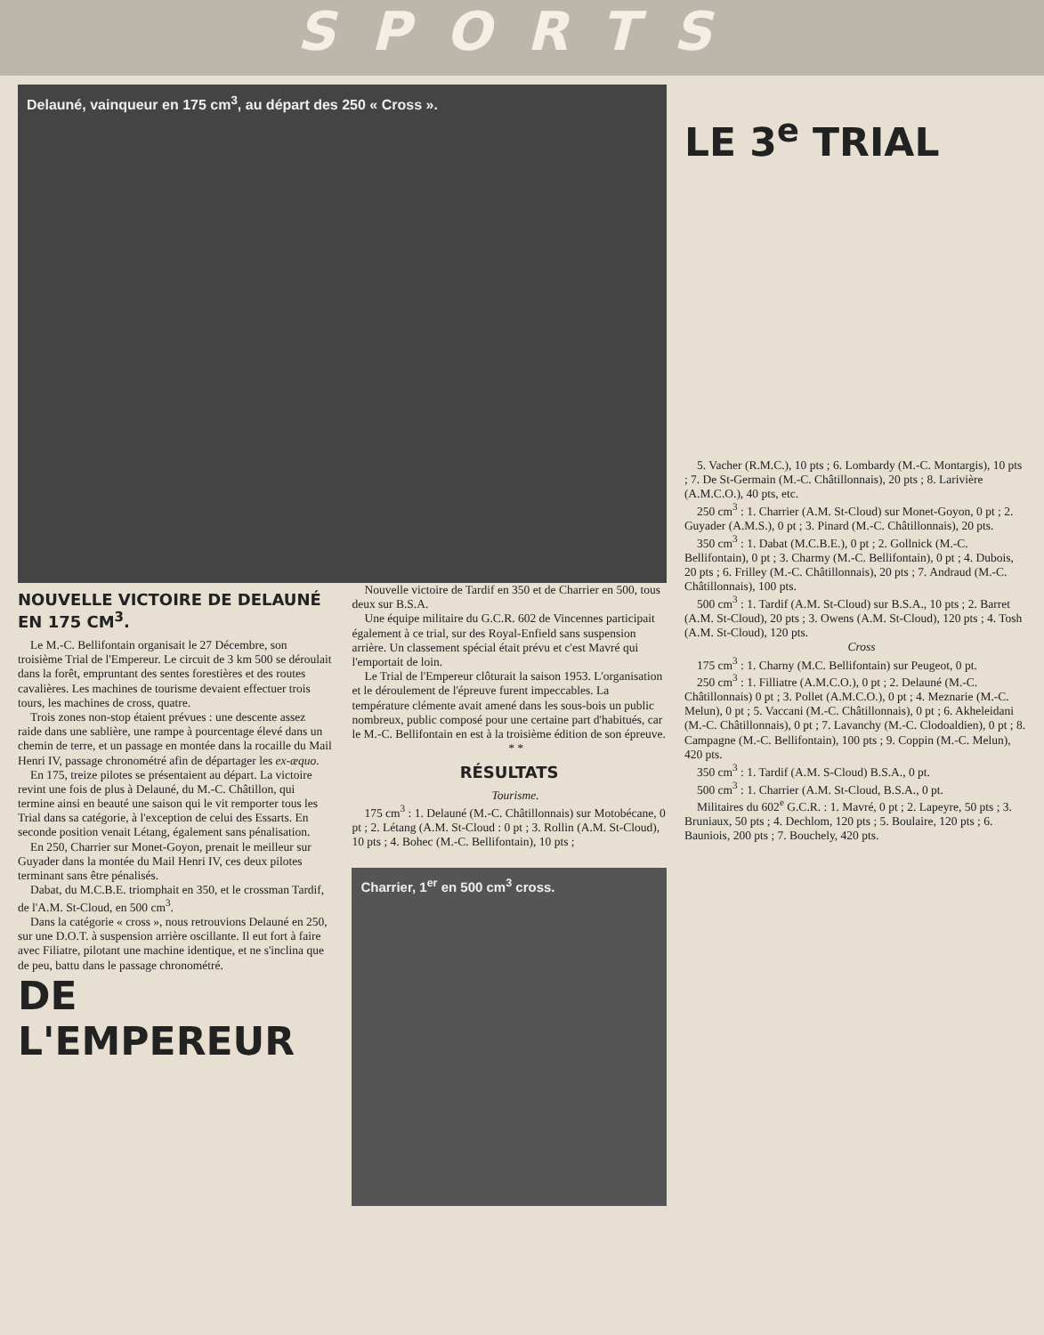SPORTS
Delauné, vainqueur en 175 cm<sup>3</sup>, au départ des 250 « Cross ».
NOUVELLE VICTOIRE DE DELAUNÉ EN 175 CM<sup>3</sup>.
Le M.-C. Bellifontain organisait le 27 Décembre, son troisième Trial de l'Empereur. Le circuit de 3 km 500 se déroulait dans la forêt, empruntant des sentes forestières et des routes cavalières. Les machines de tourisme devaient effectuer trois tours, les machines de cross, quatre.
Trois zones non-stop étaient prévues : une descente assez raide dans une sablière, une rampe à pourcentage élevé dans un chemin de terre, et un passage en montée dans la rocaille du Mail Henri IV, passage chronométré afin de départager les ex-æquo.
En 175, treize pilotes se présentaient au départ. La victoire revint une fois de plus à Delauné, du M.-C. Châtillon, qui termine ainsi en beauté une saison qui le vit remporter tous les Trial dans sa catégorie, à l'exception de celui des Essarts. En seconde position venait Létang, également sans pénalisation.
En 250, Charrier sur Monet-Goyon, prenait le meilleur sur Guyader dans la montée du Mail Henri IV, ces deux pilotes terminant sans être pénalisés.
Dabat, du M.C.B.E. triomphait en 350, et le crossman Tardif, de l'A.M. St-Cloud, en 500 cm<sup>3</sup>.
Dans la catégorie « cross », nous retrouvions Delauné en 250, sur une D.O.T. à suspension arrière oscillante. Il eut fort à faire avec Filiatre, pilotant une machine identique, et ne s'inclina que de peu, battu dans le passage chronométré.
DE L'EMPEREUR
Nouvelle victoire de Tardif en 350 et de Charrier en 500, tous deux sur B.S.A.
Une équipe militaire du G.C.R. 602 de Vincennes participait également à ce trial, sur des Royal-Enfield sans suspension arrière. Un classement spécial était prévu et c'est Mavré qui l'emportait de loin.
Le Trial de l'Empereur clôturait la saison 1953. L'organisation et le déroulement de l'épreuve furent impeccables. La température clémente avait amené dans les sous-bois un public nombreux, public composé pour une certaine part d'habitués, car le M.-C. Bellifontain en est à la troisième édition de son épreuve.
* *
RÉSULTATS
Tourisme.
175 cm<sup>3</sup> : 1. Delauné (M.-C. Châtillonnais) sur Motobécane, 0 pt ; 2. Létang (A.M. St-Cloud : 0 pt ; 3. Rollin (A.M. St-Cloud), 10 pts ; 4. Bohec (M.-C. Bellifontain), 10 pts ;
Charrier, 1<sup>er</sup> en 500 cm<sup>3</sup> cross.
LE 3<sup>e</sup> TRIAL
5. Vacher (R.M.C.), 10 pts ; 6. Lombardy (M.-C. Montargis), 10 pts ; 7. De St-Germain (M.-C. Châtillonnais), 20 pts ; 8. Larivière (A.M.C.O.), 40 pts, etc.
250 cm<sup>3</sup> : 1. Charrier (A.M. St-Cloud) sur Monet-Goyon, 0 pt ; 2. Guyader (A.M.S.), 0 pt ; 3. Pinard (M.-C. Châtillonnais), 20 pts.
350 cm<sup>3</sup> : 1. Dabat (M.C.B.E.), 0 pt ; 2. Gollnick (M.-C. Bellifontain), 0 pt ; 3. Charmy (M.-C. Bellifontain), 0 pt ; 4. Dubois, 20 pts ; 6. Frilley (M.-C. Châtillonnais), 20 pts ; 7. Andraud (M.-C. Châtillonnais), 100 pts.
500 cm<sup>3</sup> : 1. Tardif (A.M. St-Cloud) sur B.S.A., 10 pts ; 2. Barret (A.M. St-Cloud), 20 pts ; 3. Owens (A.M. St-Cloud), 120 pts ; 4. Tosh (A.M. St-Cloud), 120 pts.
Cross
175 cm<sup>3</sup> : 1. Charny (M.C. Bellifontain) sur Peugeot, 0 pt.
250 cm<sup>3</sup> : 1. Filliatre (A.M.C.O.), 0 pt ; 2. Delauné (M.-C. Châtillonnais) 0 pt ; 3. Pollet (A.M.C.O.), 0 pt ; 4. Meznarie (M.-C. Melun), 0 pt ; 5. Vaccani (M.-C. Châtillonnais), 0 pt ; 6. Akheleidani (M.-C. Châtillonnais), 0 pt ; 7. Lavanchy (M.-C. Clodoaldien), 0 pt ; 8. Campagne (M.-C. Bellifontain), 100 pts ; 9. Coppin (M.-C. Melun), 420 pts.
350 cm<sup>3</sup> : 1. Tardif (A.M. S-Cloud) B.S.A., 0 pt.
500 cm<sup>3</sup> : 1. Charrier (A.M. St-Cloud, B.S.A., 0 pt.
Militaires du 602<sup>e</sup> G.C.R. : 1. Mavré, 0 pt ; 2. Lapeyre, 50 pts ; 3. Bruniaux, 50 pts ; 4. Dechlom, 120 pts ; 5. Boulaire, 120 pts ; 6. Bauniois, 200 pts ; 7. Bouchely, 420 pts.